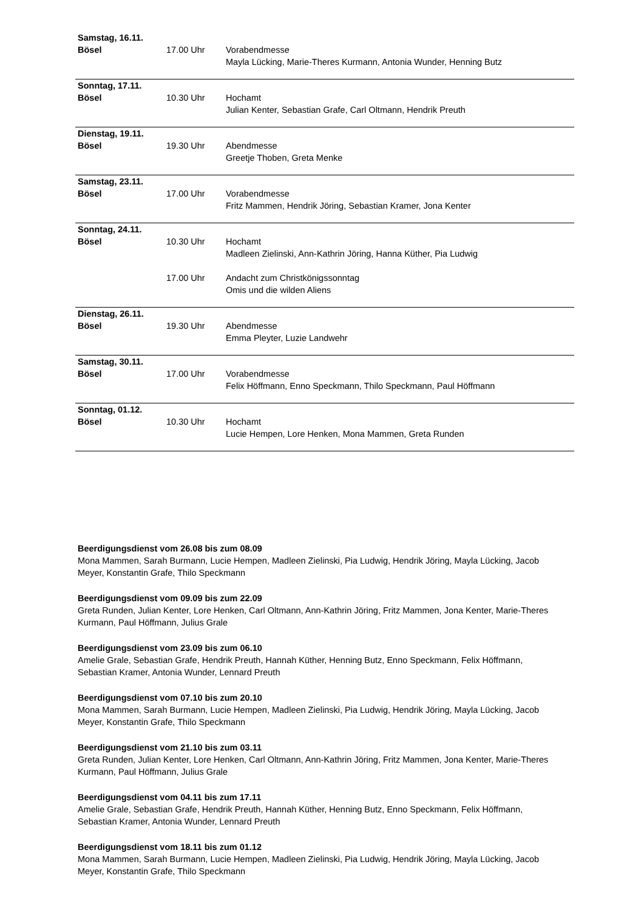| Samstag, 16.11. Bösel | 17.00 Uhr | Vorabendmesse Mayla Lücking, Marie-Theres Kurmann, Antonia Wunder, Henning Butz |
| Sonntag, 17.11. Bösel | 10.30 Uhr | Hochamt Julian Kenter, Sebastian Grafe, Carl Oltmann, Hendrik Preuth |
| Dienstag, 19.11. Bösel | 19.30 Uhr | Abendmesse Greetje Thoben, Greta Menke |
| Samstag, 23.11. Bösel | 17.00 Uhr | Vorabendmesse Fritz Mammen, Hendrik Jöring, Sebastian Kramer, Jona Kenter |
| Sonntag, 24.11. Bösel | 10.30 Uhr | Hochamt Madleen Zielinski, Ann-Kathrin Jöring, Hanna Küther, Pia Ludwig |
| | 17.00 Uhr | Andacht zum Christkönigssonntag Omis und die wilden Aliens |
| Dienstag, 26.11. Bösel | 19.30 Uhr | Abendmesse Emma Pleyter, Luzie Landwehr |
| Samstag, 30.11. Bösel | 17.00 Uhr | Vorabendmesse Felix Höffmann, Enno Speckmann, Thilo Speckmann, Paul Höffmann |
| Sonntag, 01.12. Bösel | 10.30 Uhr | Hochamt Lucie Hempen, Lore Henken, Mona Mammen, Greta Runden |
Beerdigungsdienst vom 26.08 bis zum 08.09
Mona Mammen, Sarah Burmann, Lucie Hempen, Madleen Zielinski, Pia Ludwig, Hendrik Jöring, Mayla Lücking, Jacob Meyer, Konstantin Grafe, Thilo Speckmann
Beerdigungsdienst vom 09.09 bis zum 22.09
Greta Runden, Julian Kenter, Lore Henken, Carl Oltmann, Ann-Kathrin Jöring, Fritz Mammen, Jona Kenter, Marie-Theres Kurmann, Paul Höffmann, Julius Grale
Beerdigungsdienst vom 23.09 bis zum 06.10
Amelie Grale, Sebastian Grafe, Hendrik Preuth, Hannah Küther, Henning Butz, Enno Speckmann, Felix Höffmann, Sebastian Kramer, Antonia Wunder, Lennard Preuth
Beerdigungsdienst vom 07.10 bis zum 20.10
Mona Mammen, Sarah Burmann, Lucie Hempen, Madleen Zielinski, Pia Ludwig, Hendrik Jöring, Mayla Lücking, Jacob Meyer, Konstantin Grafe, Thilo Speckmann
Beerdigungsdienst vom 21.10 bis zum 03.11
Greta Runden, Julian Kenter, Lore Henken, Carl Oltmann, Ann-Kathrin Jöring, Fritz Mammen, Jona Kenter, Marie-Theres Kurmann, Paul Höffmann, Julius Grale
Beerdigungsdienst vom 04.11 bis zum 17.11
Amelie Grale, Sebastian Grafe, Hendrik Preuth, Hannah Küther, Henning Butz, Enno Speckmann, Felix Höffmann, Sebastian Kramer, Antonia Wunder, Lennard Preuth
Beerdigungsdienst vom 18.11 bis zum 01.12
Mona Mammen, Sarah Burmann, Lucie Hempen, Madleen Zielinski, Pia Ludwig, Hendrik Jöring, Mayla Lücking, Jacob Meyer, Konstantin Grafe, Thilo Speckmann